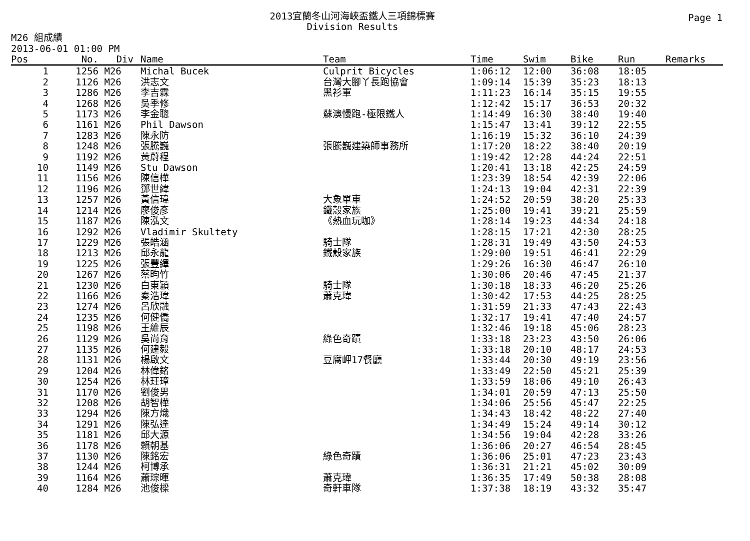Page 1
2013宜蘭冬山河海峽盃鐵人三項錦標賽
Division Results
M26 組成績
2013-06-01 01:00 PM
| Pos | No. | Div | Name | Team | Time | Swim | Bike | Run | Remarks |
| --- | --- | --- | --- | --- | --- | --- | --- | --- | --- |
| 1 | 1256 | M26 | Michal Bucek | Culprit Bicycles | 1:06:12 | 12:00 | 36:08 | 18:05 | |
| 2 | 1126 | M26 | 洪志文 | 台灣大腳丫長跑協會 | 1:09:14 | 15:39 | 35:23 | 18:13 | |
| 3 | 1286 | M26 | 李吉霖 | 黑衫軍 | 1:11:23 | 16:14 | 35:15 | 19:55 | |
| 4 | 1268 | M26 | 吳季修 | | 1:12:42 | 15:17 | 36:53 | 20:32 | |
| 5 | 1173 | M26 | 李金聰 | 蘇澳慢跑-極限鐵人 | 1:14:49 | 16:30 | 38:40 | 19:40 | |
| 6 | 1161 | M26 | Phil Dawson | | 1:15:47 | 13:41 | 39:12 | 22:55 | |
| 7 | 1283 | M26 | 陳永防 | | 1:16:19 | 15:32 | 36:10 | 24:39 | |
| 8 | 1248 | M26 | 張騰巍 | 張騰巍建築師事務所 | 1:17:20 | 18:22 | 38:40 | 20:19 | |
| 9 | 1192 | M26 | 黃蔚程 | | 1:19:42 | 12:28 | 44:24 | 22:51 | |
| 10 | 1149 | M26 | Stu Dawson | | 1:20:41 | 13:18 | 42:25 | 24:59 | |
| 11 | 1156 | M26 | 陳信樺 | | 1:23:39 | 18:54 | 42:39 | 22:06 | |
| 12 | 1196 | M26 | 鄧世緯 | | 1:24:13 | 19:04 | 42:31 | 22:39 | |
| 13 | 1257 | M26 | 黃信瑋 | 大象單車 | 1:24:52 | 20:59 | 38:20 | 25:33 | |
| 14 | 1214 | M26 | 廖俊彥 | 鐵殼家族 | 1:25:00 | 19:41 | 39:21 | 25:59 | |
| 15 | 1187 | M26 | 陳泓文 | 《熱血玩咖》 | 1:28:14 | 19:23 | 44:34 | 24:18 | |
| 16 | 1292 | M26 | Vladimir Skultety | | 1:28:15 | 17:21 | 42:30 | 28:25 | |
| 17 | 1229 | M26 | 張皓涵 | 騎士隊 | 1:28:31 | 19:49 | 43:50 | 24:53 | |
| 18 | 1213 | M26 | 邱永龍 | 鐵殼家族 | 1:29:00 | 19:51 | 46:41 | 22:29 | |
| 19 | 1225 | M26 | 張豐繹 | | 1:29:26 | 16:30 | 46:47 | 26:10 | |
| 20 | 1267 | M26 | 蔡昀竹 | | 1:30:06 | 20:46 | 47:45 | 21:37 | |
| 21 | 1230 | M26 | 白東穎 | 騎士隊 | 1:30:18 | 18:33 | 46:20 | 25:26 | |
| 22 | 1166 | M26 | 秦浩瑋 | 蕭克瑋 | 1:30:42 | 17:53 | 44:25 | 28:25 | |
| 23 | 1274 | M26 | 呂欣融 | | 1:31:59 | 21:33 | 47:43 | 22:43 | |
| 24 | 1235 | M26 | 何健僑 | | 1:32:17 | 19:41 | 47:40 | 24:57 | |
| 25 | 1198 | M26 | 王維辰 | | 1:32:46 | 19:18 | 45:06 | 28:23 | |
| 26 | 1129 | M26 | 吳尚育 | 綠色奇蹟 | 1:33:18 | 23:23 | 43:50 | 26:06 | |
| 27 | 1135 | M26 | 何建毅 | | 1:33:18 | 20:10 | 48:17 | 24:53 | |
| 28 | 1131 | M26 | 楊啟文 | 豆腐岬17餐廳 | 1:33:44 | 20:30 | 49:19 | 23:56 | |
| 29 | 1204 | M26 | 林偉銘 | | 1:33:49 | 22:50 | 45:21 | 25:39 | |
| 30 | 1254 | M26 | 林玨璋 | | 1:33:59 | 18:06 | 49:10 | 26:43 | |
| 31 | 1170 | M26 | 劉俊男 | | 1:34:01 | 20:59 | 47:13 | 25:50 | |
| 32 | 1208 | M26 | 胡智樺 | | 1:34:06 | 25:56 | 45:47 | 22:25 | |
| 33 | 1294 | M26 | 陳方熾 | | 1:34:43 | 18:42 | 48:22 | 27:40 | |
| 34 | 1291 | M26 | 陳弘達 | | 1:34:49 | 15:24 | 49:14 | 30:12 | |
| 35 | 1181 | M26 | 邱大源 | | 1:34:56 | 19:04 | 42:28 | 33:26 | |
| 36 | 1178 | M26 | 賴朝基 | | 1:36:06 | 20:27 | 46:54 | 28:45 | |
| 37 | 1130 | M26 | 陳銘宏 | 綠色奇蹟 | 1:36:06 | 25:01 | 47:23 | 23:43 | |
| 38 | 1244 | M26 | 柯博承 | | 1:36:31 | 21:21 | 45:02 | 30:09 | |
| 39 | 1164 | M26 | 蕭琮暉 | 蕭克瑋 | 1:36:35 | 17:49 | 50:38 | 28:08 | |
| 40 | 1284 | M26 | 池俊樑 | 奇軒車隊 | 1:37:38 | 18:19 | 43:32 | 35:47 | |